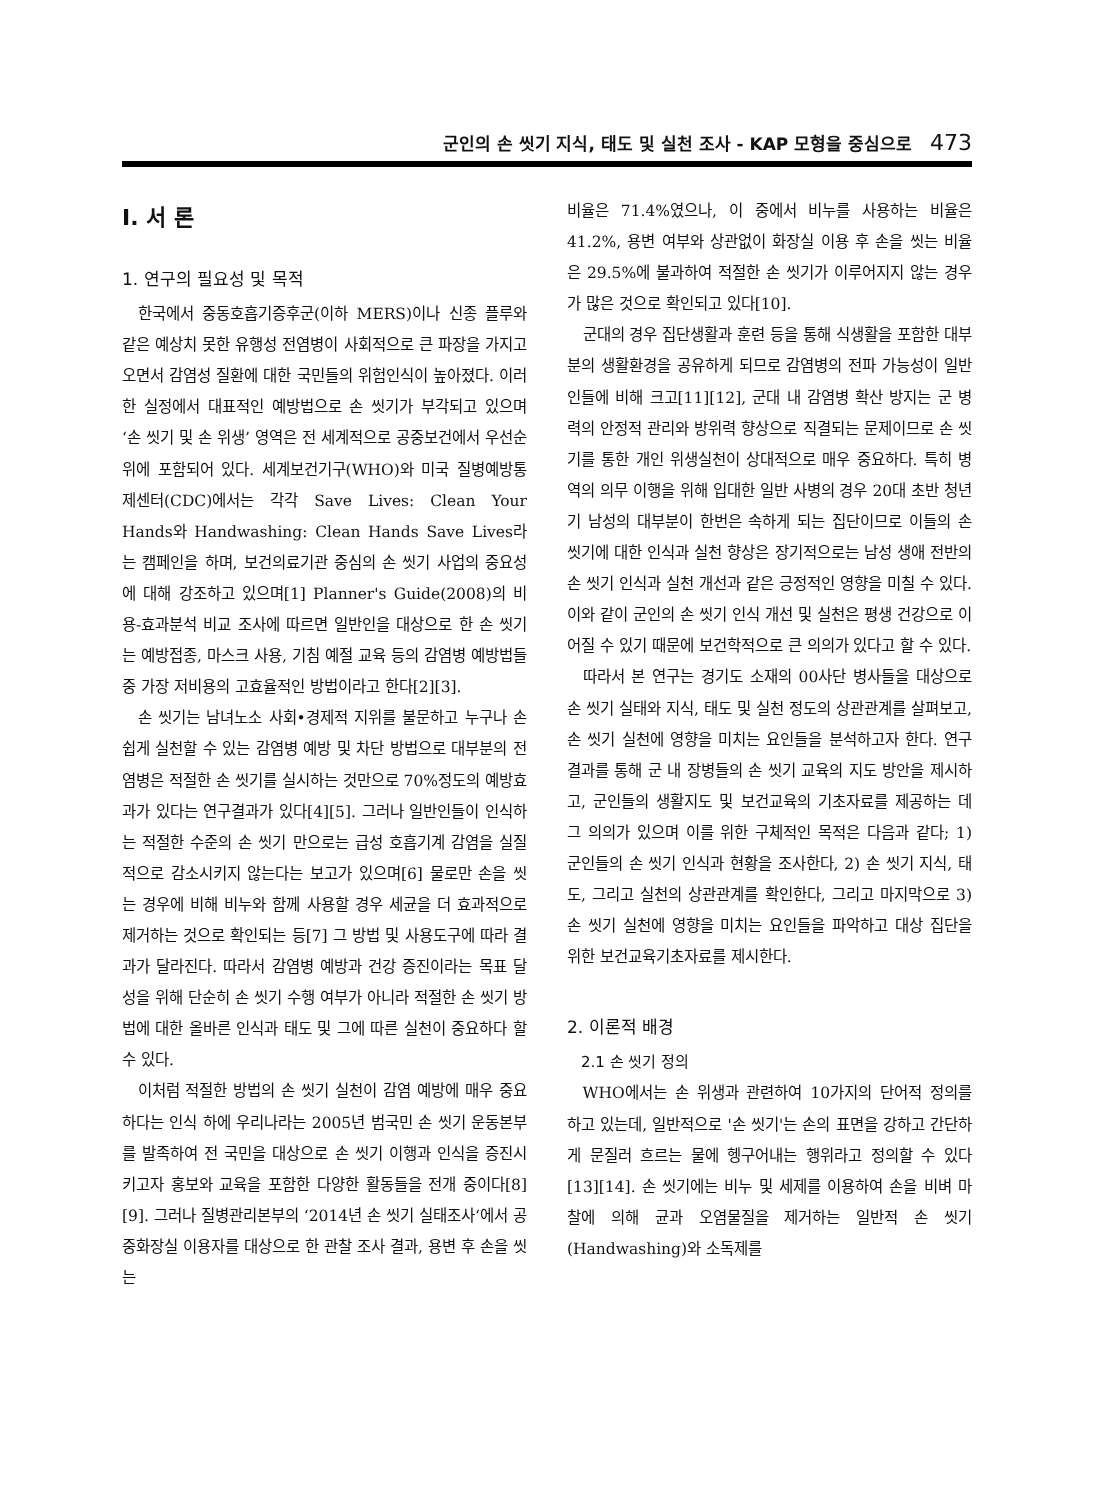군인의 손 씻기 지식, 태도 및 실천 조사 - KAP 모형을 중심으로 473
Ⅰ. 서 론
1. 연구의 필요성 및 목적
한국에서 중동호흡기증후군(이하 MERS)이나 신종 플루와 같은 예상치 못한 유행성 전염병이 사회적으로 큰 파장을 가지고 오면서 감염성 질환에 대한 국민들의 위험인식이 높아졌다. 이러한 실정에서 대표적인 예방법으로 손 씻기가 부각되고 있으며 ‘손 씻기 및 손 위생’ 영역은 전 세계적으로 공중보건에서 우선순위에 포함되어 있다. 세계보건기구(WHO)와 미국 질병예방통제센터(CDC)에서는 각각 Save Lives: Clean Your Hands와 Handwashing: Clean Hands Save Lives라는 캠페인을 하며, 보건의료기관 중심의 손 씻기 사업의 중요성에 대해 강조하고 있으며[1] Planner's Guide(2008)의 비용-효과분석 비교 조사에 따르면 일반인을 대상으로 한 손 씻기는 예방접종, 마스크 사용, 기침 예절 교육 등의 감염병 예방법들 중 가장 저비용의 고효율적인 방법이라고 한다[2][3].
손 씻기는 남녀노소 사회•경제적 지위를 불문하고 누구나 손쉽게 실천할 수 있는 감염병 예방 및 차단 방법으로 대부분의 전염병은 적절한 손 씻기를 실시하는 것만으로 70%정도의 예방효과가 있다는 연구결과가 있다[4][5]. 그러나 일반인들이 인식하는 적절한 수준의 손 씻기 만으로는 급성 호흡기계 감염을 실질적으로 감소시키지 않는다는 보고가 있으며[6] 물로만 손을 씻는 경우에 비해 비누와 함께 사용할 경우 세균을 더 효과적으로 제거하는 것으로 확인되는 등[7] 그 방법 및 사용도구에 따라 결과가 달라진다. 따라서 감염병 예방과 건강 증진이라는 목표 달성을 위해 단순히 손 씻기 수행 여부가 아니라 적절한 손 씻기 방법에 대한 올바른 인식과 태도 및 그에 따른 실천이 중요하다 할 수 있다.
이처럼 적절한 방법의 손 씻기 실천이 감염 예방에 매우 중요하다는 인식 하에 우리나라는 2005년 범국민 손 씻기 운동본부를 발족하여 전 국민을 대상으로 손 씻기 이행과 인식을 증진시키고자 홍보와 교육을 포함한 다양한 활동들을 전개 중이다[8][9]. 그러나 질병관리본부의 ‘2014년 손 씻기 실태조사‘에서 공중화장실 이용자를 대상으로 한 관찰 조사 결과, 용변 후 손을 씻는
비율은 71.4%였으나, 이 중에서 비누를 사용하는 비율은 41.2%, 용변 여부와 상관없이 화장실 이용 후 손을 씻는 비율은 29.5%에 불과하여 적절한 손 씻기가 이루어지지 않는 경우가 많은 것으로 확인되고 있다[10].
군대의 경우 집단생활과 훈련 등을 통해 식생활을 포함한 대부분의 생활환경을 공유하게 되므로 감염병의 전파 가능성이 일반인들에 비해 크고[11][12], 군대 내 감염병 확산 방지는 군 병력의 안정적 관리와 방위력 향상으로 직결되는 문제이므로 손 씻기를 통한 개인 위생실천이 상대적으로 매우 중요하다. 특히 병역의 의무 이행을 위해 입대한 일반 사병의 경우 20대 초반 청년기 남성의 대부분이 한번은 속하게 되는 집단이므로 이들의 손 씻기에 대한 인식과 실천 향상은 장기적으로는 남성 생애 전반의 손 씻기 인식과 실천 개선과 같은 긍정적인 영향을 미칠 수 있다. 이와 같이 군인의 손 씻기 인식 개선 및 실천은 평생 건강으로 이어질 수 있기 때문에 보건학적으로 큰 의의가 있다고 할 수 있다.
따라서 본 연구는 경기도 소재의 00사단 병사들을 대상으로 손 씻기 실태와 지식, 태도 및 실천 정도의 상관관계를 살펴보고, 손 씻기 실천에 영향을 미치는 요인들을 분석하고자 한다. 연구 결과를 통해 군 내 장병들의 손 씻기 교육의 지도 방안을 제시하고, 군인들의 생활지도 및 보건교육의 기초자료를 제공하는 데 그 의의가 있으며 이를 위한 구체적인 목적은 다음과 같다; 1) 군인들의 손 씻기 인식과 현황을 조사한다, 2) 손 씻기 지식, 태도, 그리고 실천의 상관관계를 확인한다, 그리고 마지막으로 3) 손 씻기 실천에 영향을 미치는 요인들을 파악하고 대상 집단을 위한 보건교육기초자료를 제시한다.
2. 이론적 배경
2.1 손 씻기 정의
WHO에서는 손 위생과 관련하여 10가지의 단어적 정의를 하고 있는데, 일반적으로 '손 씻기'는 손의 표면을 강하고 간단하게 문질러 흐르는 물에 헹구어내는 행위라고 정의할 수 있다[13][14]. 손 씻기에는 비누 및 세제를 이용하여 손을 비벼 마찰에 의해 균과 오염물질을 제거하는 일반적 손 씻기(Handwashing)와 소독제를